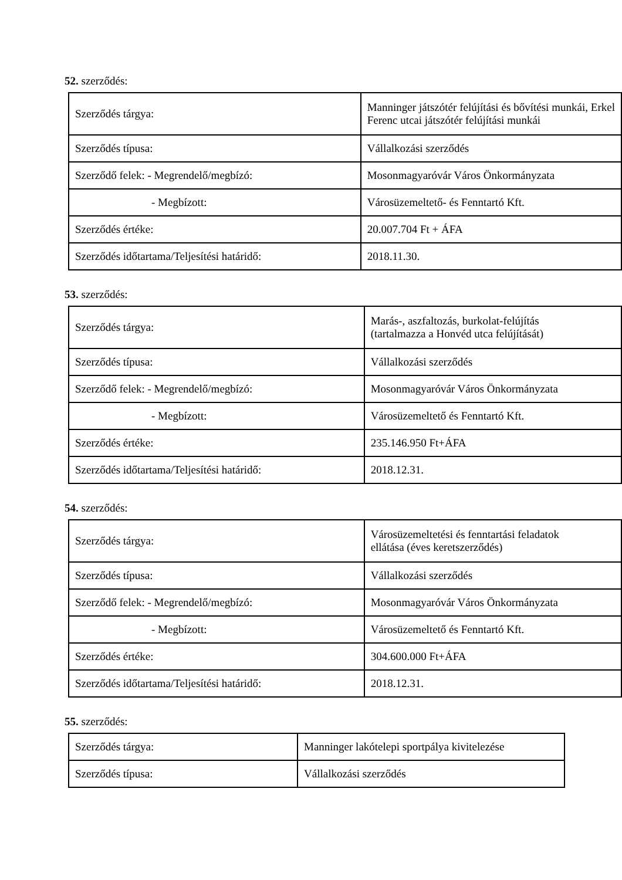52. szerződés:
| Szerződés tárgya: | Manninger játszótér felújítási és bővítési munkái, Erkel Ferenc utcai játszótér felújítási munkái |
| Szerződés típusa: | Vállalkozási szerződés |
| Szerződő felek: - Megrendelő/megbízó: | Mosonmagyaróvár Város Önkormányzata |
| - Megbízott: | Városüzemeltető- és Fenntartó Kft. |
| Szerződés értéke: | 20.007.704 Ft + ÁFA |
| Szerződés időtartama/Teljesítési határidő: | 2018.11.30. |
53. szerződés:
| Szerződés tárgya: | Marás-, aszfaltozás, burkolat-felújítás (tartalmazza a Honvéd utca felújítását) |
| Szerződés típusa: | Vállalkozási szerződés |
| Szerződő felek: - Megrendelő/megbízó: | Mosonmagyaróvár Város Önkormányzata |
| - Megbízott: | Városüzemeltető és Fenntartó Kft. |
| Szerződés értéke: | 235.146.950 Ft+ÁFA |
| Szerződés időtartama/Teljesítési határidő: | 2018.12.31. |
54. szerződés:
| Szerződés tárgya: | Városüzemeltetési és fenntartási feladatok ellátása (éves keretszerződés) |
| Szerződés típusa: | Vállalkozási szerződés |
| Szerződő felek: - Megrendelő/megbízó: | Mosonmagyaróvár Város Önkormányzata |
| - Megbízott: | Városüzemeltető és Fenntartó Kft. |
| Szerződés értéke: | 304.600.000 Ft+ÁFA |
| Szerződés időtartama/Teljesítési határidő: | 2018.12.31. |
55. szerződés:
| Szerződés tárgya: | Manninger lakótelepi sportpálya kivitelezése |
| Szerződés típusa: | Vállalkozási szerződés |